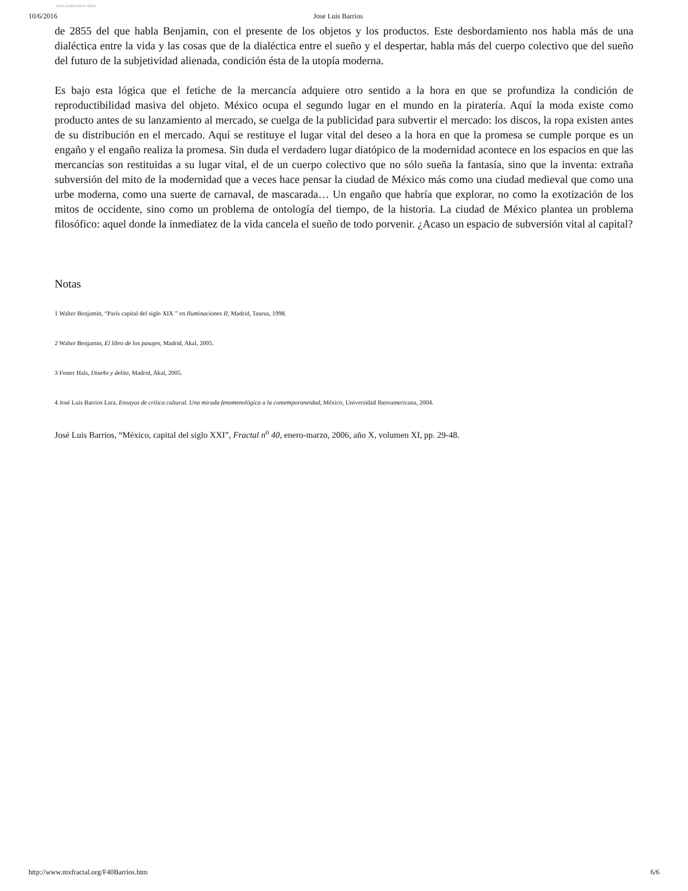View publication stats
10/6/2016 Jose Luis Barrios
de 2855 del que habla Benjamin, con el presente de los objetos y los productos. Este desbordamiento nos habla más de una dialéctica entre la vida y las cosas que de la dialéctica entre el sueño y el despertar, habla más del cuerpo colectivo que del sueño del futuro de la subjetividad alienada, condición ésta de la utopía moderna.
Es bajo esta lógica que el fetiche de la mercancía adquiere otro sentido a la hora en que se profundiza la condición de reproductibilidad masiva del objeto. México ocupa el segundo lugar en el mundo en la piratería. Aquí la moda existe como producto antes de su lanzamiento al mercado, se cuelga de la publicidad para subvertir el mercado: los discos, la ropa existen antes de su distribución en el mercado. Aquí se restituye el lugar vital del deseo a la hora en que la promesa se cumple porque es un engaño y el engaño realiza la promesa. Sin duda el verdadero lugar diatópico de la modernidad acontece en los espacios en que las mercancías son restituidas a su lugar vital, el de un cuerpo colectivo que no sólo sueña la fantasía, sino que la inventa: extraña subversión del mito de la modernidad que a veces hace pensar la ciudad de México más como una ciudad medieval que como una urbe moderna, como una suerte de carnaval, de mascarada… Un engaño que habría que explorar, no como la exotización de los mitos de occidente, sino como un problema de ontología del tiempo, de la historia. La ciudad de México plantea un problema filosófico: aquel donde la inmediatez de la vida cancela el sueño de todo porvenir. ¿Acaso un espacio de subversión vital al capital?
Notas
1 Walter Benjamin, “París capital del siglo XIX ” en Iluminaciones II, Madrid, Taurus, 1998.
2 Walter Benjamin, El libro de los pasajes, Madrid, Akal, 2005.
3 Foster Hals, Diseño y delito, Madrid, Akal, 2005.
4 José Luis Barrios Lara, Ensayos de crítica cultural. Una mirada fenomenológica a la contemporaneidad, México, Universidad Iberoamericana, 2004.
José Luis Barrios, “México, capital del siglo XXI”, Fractal n<sup>o</sup> 40, enero-marzo, 2006, año X, volumen XI, pp. 29-48.
http://www.mxfractal.org/F40Barrios.htm 6/6